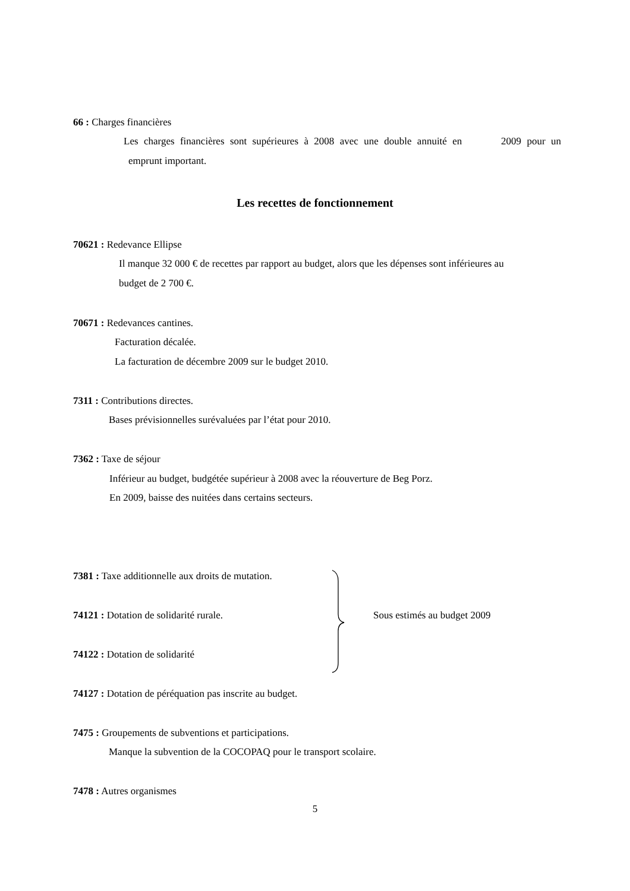66 : Charges financières
Les charges financières sont supérieures à 2008 avec une double annuité en 2009 pour un
emprunt important.
Les recettes de fonctionnement
70621 : Redevance Ellipse
Il manque 32 000 € de recettes par rapport au budget, alors que les dépenses sont inférieures au
budget de 2 700 €.
70671 : Redevances cantines.
Facturation décalée.
La facturation de décembre 2009 sur le budget 2010.
7311 : Contributions directes.
Bases prévisionnelles surévaluées par l’état pour 2010.
7362 : Taxe de séjour
Inférieur au budget, budgétée supérieur à 2008 avec la réouverture de Beg Porz.
En 2009, baisse des nuitées dans certains secteurs.
7381 : Taxe additionnelle aux droits de mutation.
74121 : Dotation de solidarité rurale.
Sous estimés au budget 2009
74122 : Dotation de solidarité
74127 : Dotation de péréquation pas inscrite au budget.
7475 : Groupements de subventions et participations.
Manque la subvention de la COCOPAQ pour le transport scolaire.
7478 : Autres organismes
5